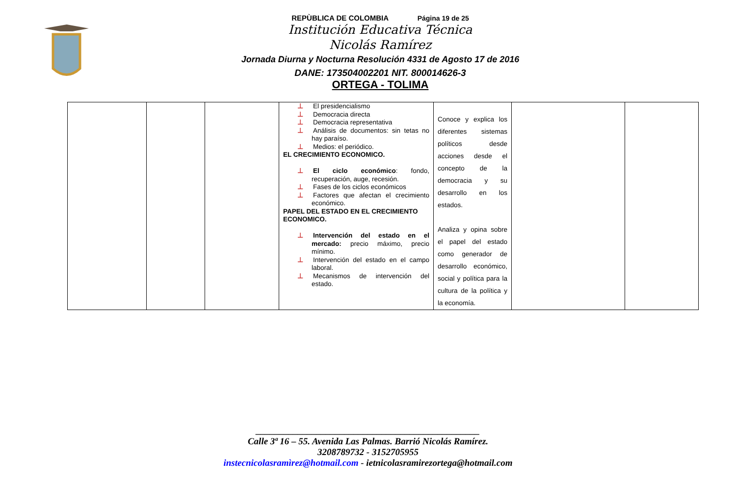REPÙBLICA DE COLOMBIA Página 19 de 25
Institución Educativa Técnica
Nicolás Ramírez
Jornada Diurna y Nocturna Resolución 4331 de Agosto 17 de 2016
DANE: 173504002201 NIT. 800014626-3
ORTEGA - TOLIMA
| | | | ⊥ El presidencialismo ⊥ Democracia directa ⊥ Democracia representativa ⊥ Análisis de documentos: sin tetas no hay paraíso. ⊥ Medios: el periódico. EL CRECIMIENTO ECONOMICO. ⊥ El ciclo económico : fondo, recuperación, auge, recesión. ⊥ Fases de los ciclos económicos ⊥ Factores que afectan el crecimiento económico. PAPEL DEL ESTADO EN EL CRECIMIENTO ECONOMICO. ⊥ Intervención del estado en el mercado: precio máximo, precio mínimo. ⊥ Intervención del estado en el campo laboral. ⊥ Mecanismos de intervención del estado. | Conoce y explica los diferentes sistemas políticos desde acciones desde el concepto de la democracia y su desarrollo en los estados. Analiza y opina sobre el papel del estado como generador de desarrollo económico, social y política para la cultura de la política y la economía. | | |
________________________________________________
Calle 3ª 16 – 55. Avenida Las Palmas. Barrió Nicolás Ramírez.
3208789732 - 3152705955
instecnicolasramìrez@hotmail.com - ietnicolasramirezortega@hotmail.com